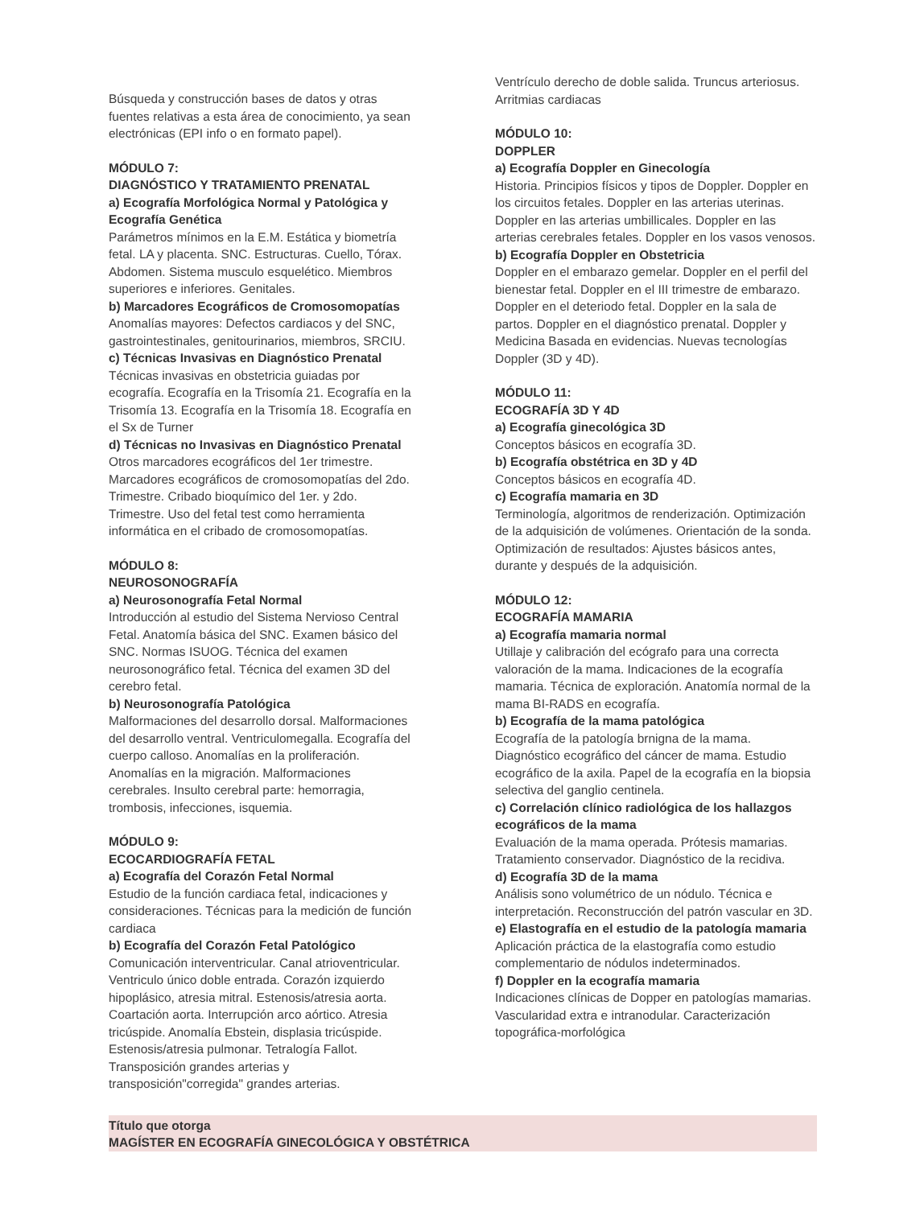Búsqueda y construcción bases de datos y otras fuentes relativas a esta área de conocimiento, ya sean electrónicas (EPI info o en formato papel).
MÓDULO 7:
DIAGNÓSTICO Y TRATAMIENTO PRENATAL
a) Ecografía Morfológica Normal y Patológica y Ecografía Genética
Parámetros mínimos en la E.M. Estática y biometría fetal. LA y placenta. SNC. Estructuras. Cuello, Tórax. Abdomen. Sistema musculo esquelético. Miembros superiores e inferiores. Genitales.
b) Marcadores Ecográficos de Cromosomopatías
Anomalías mayores: Defectos cardiacos y del SNC, gastrointestinales, genitourinarios, miembros, SRCIU.
c) Técnicas Invasivas en Diagnóstico Prenatal
Técnicas invasivas en obstetricia guiadas por ecografía. Ecografía en la Trisomía 21. Ecografía en la Trisomía 13. Ecografía en la Trisomía 18. Ecografía en el Sx de Turner
d) Técnicas no Invasivas en Diagnóstico Prenatal
Otros marcadores ecográficos del 1er trimestre. Marcadores ecográficos de cromosomopatías del 2do. Trimestre. Cribado bioquímico del 1er. y 2do. Trimestre. Uso del fetal test como herramienta informática en el cribado de cromosomopatías.
MÓDULO 8:
NEUROSONOGRAFÍA
a) Neurosonografía Fetal Normal
Introducción al estudio del Sistema Nervioso Central Fetal. Anatomía básica del SNC. Examen básico del SNC. Normas ISUOG. Técnica del examen neurosonográfico fetal. Técnica del examen 3D del cerebro fetal.
b) Neurosonografía Patológica
Malformaciones del desarrollo dorsal. Malformaciones del desarrollo ventral. Ventriculomegalla. Ecografía del cuerpo calloso. Anomalías en la proliferación. Anomalías en la migración. Malformaciones cerebrales. Insulto cerebral parte: hemorragia, trombosis, infecciones, isquemia.
MÓDULO 9:
ECOCARDIOGRAFÍA FETAL
a) Ecografía del Corazón Fetal Normal
Estudio de la función cardiaca fetal, indicaciones y consideraciones. Técnicas para la medición de función cardiaca
b) Ecografía del Corazón Fetal Patológico
Comunicación interventricular. Canal atrioventricular. Ventriculo único doble entrada. Corazón izquierdo hipoplásico, atresia mitral. Estenosis/atresia aorta. Coartación aorta. Interrupción arco aórtico. Atresia tricúspide. Anomalía Ebstein, displasia tricúspide. Estenosis/atresia pulmonar. Tetralogía Fallot. Transposición grandes arterias y transposición"corregida" grandes arterias.
Ventrículo derecho de doble salida. Truncus arteriosus. Arritmias cardiacas
MÓDULO 10:
DOPPLER
a) Ecografía Doppler en Ginecología
Historia. Principios físicos y tipos de Doppler. Doppler en los circuitos fetales. Doppler en las arterias uterinas. Doppler en las arterias umbillicales. Doppler en las arterias cerebrales fetales. Doppler en los vasos venosos.
b) Ecografía Doppler en Obstetricia
Doppler en el embarazo gemelar. Doppler en el perfil del bienestar fetal. Doppler en el III trimestre de embarazo. Doppler en el deteriodo fetal. Doppler en la sala de partos. Doppler en el diagnóstico prenatal. Doppler y Medicina Basada en evidencias. Nuevas tecnologías Doppler (3D y 4D).
MÓDULO 11:
ECOGRAFÍA 3D Y 4D
a) Ecografía ginecológica 3D
Conceptos básicos en ecografía 3D.
b) Ecografía obstétrica en 3D y 4D
Conceptos básicos en ecografía 4D.
c) Ecografía mamaria en 3D
Terminología, algoritmos de renderización. Optimización de la adquisición de volúmenes. Orientación de la sonda. Optimización de resultados: Ajustes básicos antes, durante y después de la adquisición.
MÓDULO 12:
ECOGRAFÍA MAMARIA
a) Ecografía mamaria normal
Utillaje y calibración del ecógrafo para una correcta valoración de la mama. Indicaciones de la ecografía mamaria. Técnica de exploración. Anatomía normal de la mama BI-RADS en ecografía.
b) Ecografía de la mama patológica
Ecografía de la patología brnigna de la mama. Diagnóstico ecográfico del cáncer de mama. Estudio ecográfico de la axila. Papel de la ecografía en la biopsia selectiva del ganglio centinela.
c) Correlación clínico radiológica de los hallazgos ecográficos de la mama
Evaluación de la mama operada. Prótesis mamarias. Tratamiento conservador. Diagnóstico de la recidiva.
d) Ecografía 3D de la mama
Análisis sono volumétrico de un nódulo. Técnica e interpretación. Reconstrucción del patrón vascular en 3D.
e) Elastografía en el estudio de la patología mamaria
Aplicación práctica de la elastografía como estudio complementario de nódulos indeterminados.
f) Doppler en la ecografía mamaria
Indicaciones clínicas de Dopper en patologías mamarias. Vascularidad extra e intranodular. Caracterización topográfica-morfológica
Título que otorga
MAGÍSTER EN ECOGRAFÍA GINECOLÓGICA Y OBSTÉTRICA